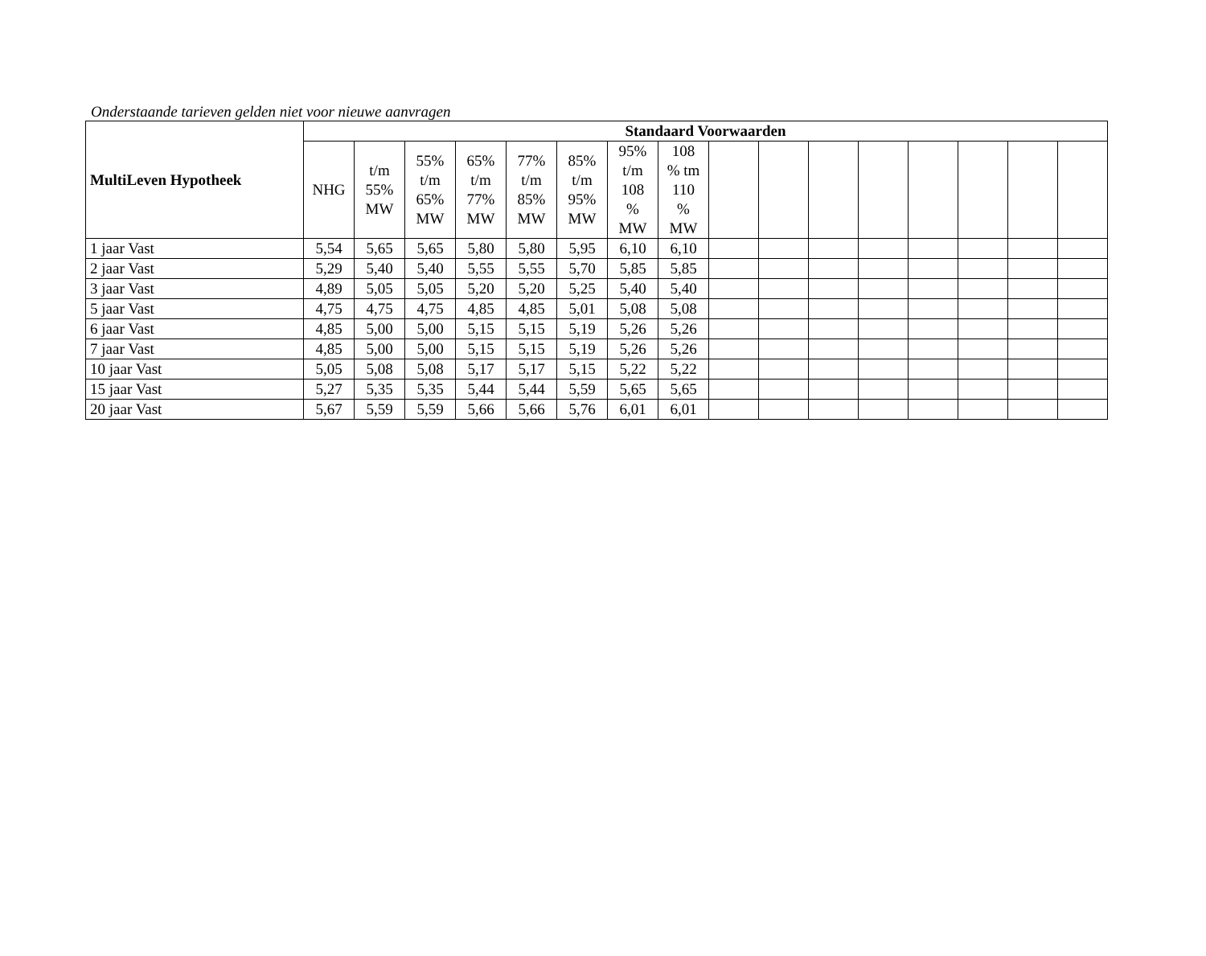Onderstaande tarieven gelden niet voor nieuwe aanvragen
| MultiLeven Hypotheek | Standaard Voorwaarden | | | | | | | | | | | | | | | |
| --- | --- | --- | --- | --- | --- | --- | --- | --- | --- | --- | --- | --- | --- | --- | --- | --- |
| | NHG | t/m 55% MW | 55% t/m 65% MW | 65% t/m 77% MW | 77% t/m 85% MW | 85% t/m 95% MW | 95% t/m 108 % MW | 108 % tm 110 % MW | | | | | | | | |
| 1 jaar Vast | 5,54 | 5,65 | 5,65 | 5,80 | 5,80 | 5,95 | 6,10 | 6,10 | | | | | | | | |
| 2 jaar Vast | 5,29 | 5,40 | 5,40 | 5,55 | 5,55 | 5,70 | 5,85 | 5,85 | | | | | | | | |
| 3 jaar Vast | 4,89 | 5,05 | 5,05 | 5,20 | 5,20 | 5,25 | 5,40 | 5,40 | | | | | | | | |
| 5 jaar Vast | 4,75 | 4,75 | 4,75 | 4,85 | 4,85 | 5,01 | 5,08 | 5,08 | | | | | | | | |
| 6 jaar Vast | 4,85 | 5,00 | 5,00 | 5,15 | 5,15 | 5,19 | 5,26 | 5,26 | | | | | | | | |
| 7 jaar Vast | 4,85 | 5,00 | 5,00 | 5,15 | 5,15 | 5,19 | 5,26 | 5,26 | | | | | | | | |
| 10 jaar Vast | 5,05 | 5,08 | 5,08 | 5,17 | 5,17 | 5,15 | 5,22 | 5,22 | | | | | | | | |
| 15 jaar Vast | 5,27 | 5,35 | 5,35 | 5,44 | 5,44 | 5,59 | 5,65 | 5,65 | | | | | | | | |
| 20 jaar Vast | 5,67 | 5,59 | 5,59 | 5,66 | 5,66 | 5,76 | 6,01 | 6,01 | | | | | | | | |